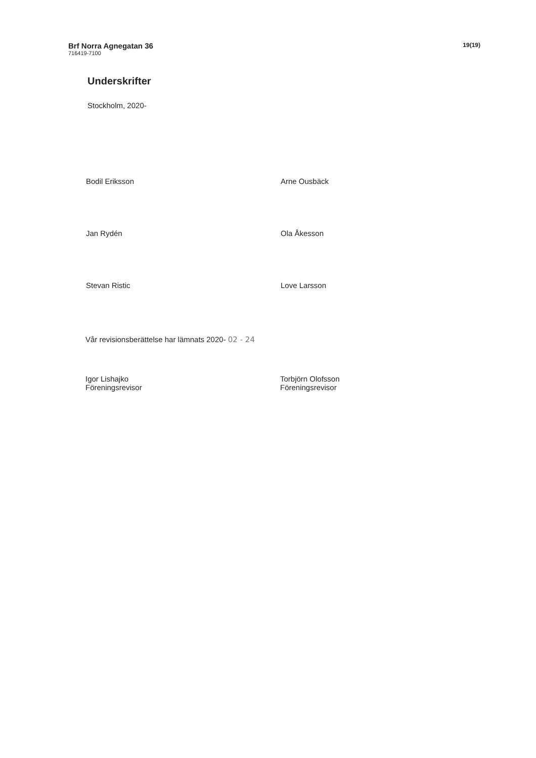Brf Norra Agnegatan 36
716419-7100
19(19)
Underskrifter
Stockholm, 2020-
Bodil Eriksson
Arne Ousbäck
Jan Rydén
Ola Åkesson
Stevan Ristic
Love Larsson
Vår revisionsberättelse har lämnats 2020- 02 - 24
Igor Lishajko
Föreningsrevisor
Torbjörn Olofsson
Föreningsrevisor